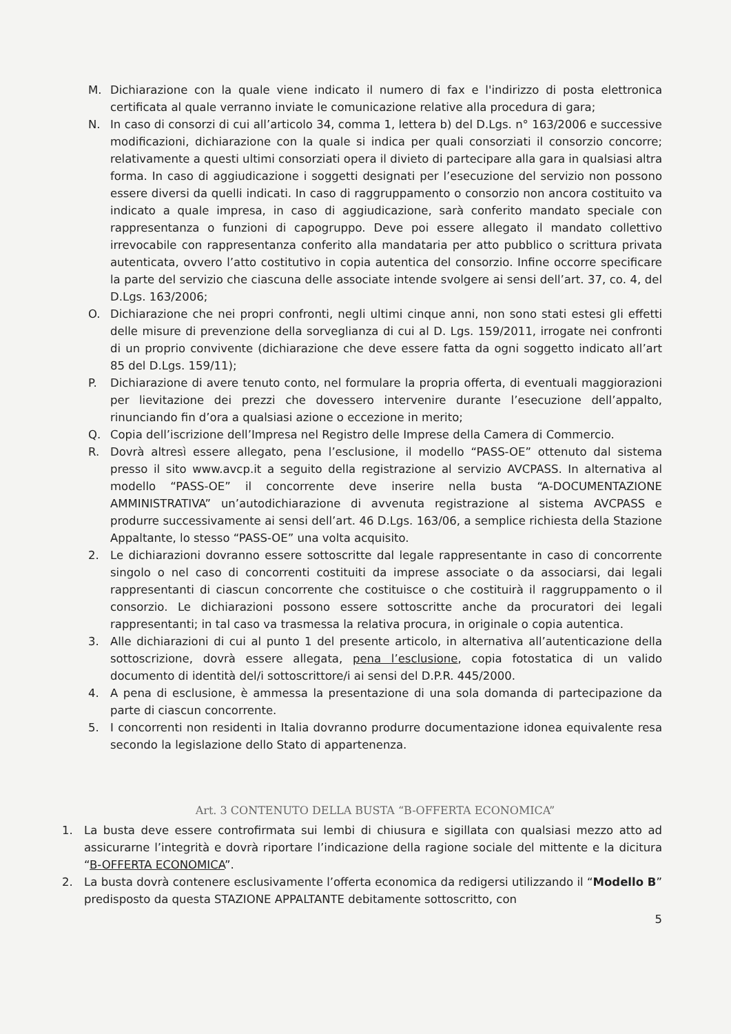M. Dichiarazione con la quale viene indicato il numero di fax e l'indirizzo di posta elettronica certificata al quale verranno inviate le comunicazione relative alla procedura di gara;
N. In caso di consorzi di cui all’articolo 34, comma 1, lettera b) del D.Lgs. n° 163/2006 e successive modificazioni, dichiarazione con la quale si indica per quali consorziati il consorzio concorre; relativamente a questi ultimi consorziati opera il divieto di partecipare alla gara in qualsiasi altra forma. In caso di aggiudicazione i soggetti designati per l’esecuzione del servizio non possono essere diversi da quelli indicati. In caso di raggruppamento o consorzio non ancora costituito va indicato a quale impresa, in caso di aggiudicazione, sarà conferito mandato speciale con rappresentanza o funzioni di capogruppo. Deve poi essere allegato il mandato collettivo irrevocabile con rappresentanza conferito alla mandataria per atto pubblico o scrittura privata autenticata, ovvero l’atto costitutivo in copia autentica del consorzio. Infine occorre specificare la parte del servizio che ciascuna delle associate intende svolgere ai sensi dell’art. 37, co. 4, del D.Lgs. 163/2006;
O. Dichiarazione che nei propri confronti, negli ultimi cinque anni, non sono stati estesi gli effetti delle misure di prevenzione della sorveglianza di cui al D. Lgs. 159/2011, irrogate nei confronti di un proprio convivente (dichiarazione che deve essere fatta da ogni soggetto indicato all’art 85 del D.Lgs. 159/11);
P. Dichiarazione di avere tenuto conto, nel formulare la propria offerta, di eventuali maggiorazioni per lievitazione dei prezzi che dovessero intervenire durante l’esecuzione dell’appalto, rinunciando fin d’ora a qualsiasi azione o eccezione in merito;
Q. Copia dell’iscrizione dell’Impresa nel Registro delle Imprese della Camera di Commercio.
R. Dovrà altresì essere allegato, pena l’esclusione, il modello “PASS-OE” ottenuto dal sistema presso il sito www.avcp.it a seguito della registrazione al servizio AVCPASS. In alternativa al modello “PASS-OE” il concorrente deve inserire nella busta “A-DOCUMENTAZIONE AMMINISTRATIVA” un’autodichiarazione di avvenuta registrazione al sistema AVCPASS e produrre successivamente ai sensi dell’art. 46 D.Lgs. 163/06, a semplice richiesta della Stazione Appaltante, lo stesso “PASS-OE” una volta acquisito.
2. Le dichiarazioni dovranno essere sottoscritte dal legale rappresentante in caso di concorrente singolo o nel caso di concorrenti costituiti da imprese associate o da associarsi, dai legali rappresentanti di ciascun concorrente che costituisce o che costituirà il raggruppamento o il consorzio. Le dichiarazioni possono essere sottoscritte anche da procuratori dei legali rappresentanti; in tal caso va trasmessa la relativa procura, in originale o copia autentica.
3. Alle dichiarazioni di cui al punto 1 del presente articolo, in alternativa all’autenticazione della sottoscrizione, dovrà essere allegata, pena l’esclusione, copia fotostatica di un valido documento di identità del/i sottoscrittore/i ai sensi del D.P.R. 445/2000.
4. A pena di esclusione, è ammessa la presentazione di una sola domanda di partecipazione da parte di ciascun concorrente.
5. I concorrenti non residenti in Italia dovranno produrre documentazione idonea equivalente resa secondo la legislazione dello Stato di appartenenza.
Art. 3 CONTENUTO DELLA BUSTA “B-OFFERTA ECONOMICA”
1. La busta deve essere controfirmata sui lembi di chiusura e sigillata con qualsiasi mezzo atto ad assicurarne l’integrità e dovrà riportare l’indicazione della ragione sociale del mittente e la dicitura “B-OFFERTA ECONOMICA”.
2. La busta dovrà contenere esclusivamente l’offerta economica da redigersi utilizzando il “Modello B” predisposto da questa STAZIONE APPALTANTE debitamente sottoscritto, con
5